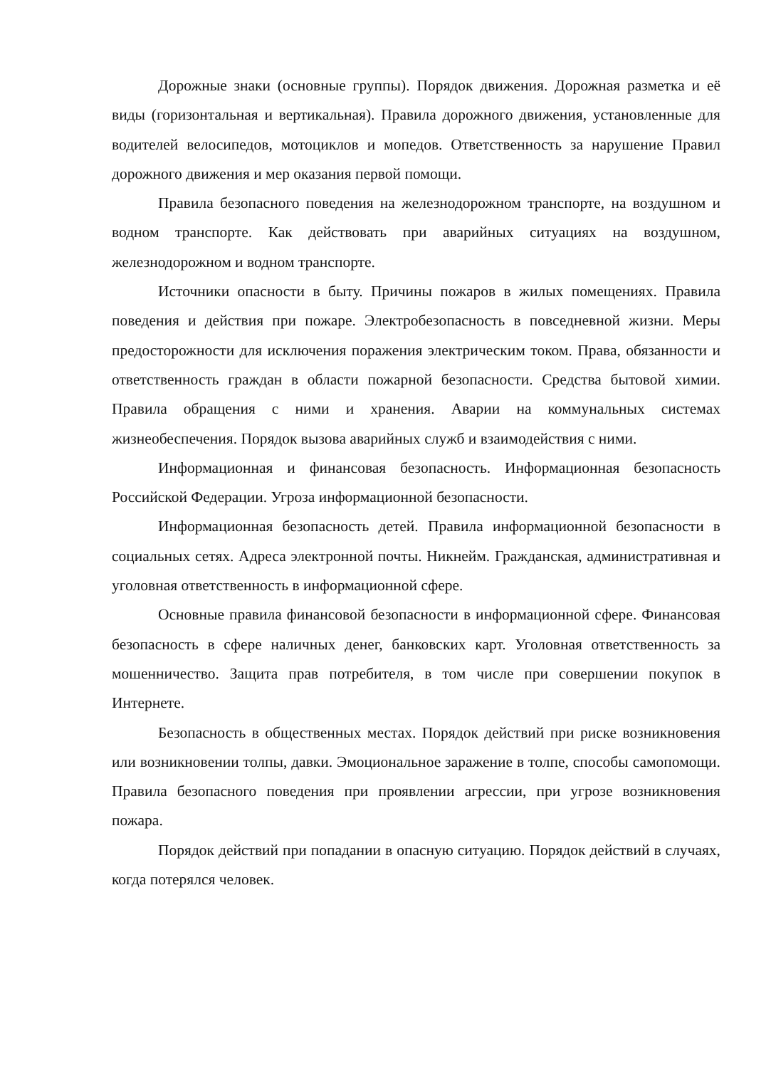Дорожные знаки (основные группы). Порядок движения. Дорожная разметка и её виды (горизонтальная и вертикальная). Правила дорожного движения, установленные для водителей велосипедов, мотоциклов и мопедов. Ответственность за нарушение Правил дорожного движения и мер оказания первой помощи.
Правила безопасного поведения на железнодорожном транспорте, на воздушном и водном транспорте. Как действовать при аварийных ситуациях на воздушном, железнодорожном и водном транспорте.
Источники опасности в быту. Причины пожаров в жилых помещениях. Правила поведения и действия при пожаре. Электробезопасность в повседневной жизни. Меры предосторожности для исключения поражения электрическим током. Права, обязанности и ответственность граждан в области пожарной безопасности. Средства бытовой химии. Правила обращения с ними и хранения. Аварии на коммунальных системах жизнеобеспечения. Порядок вызова аварийных служб и взаимодействия с ними.
Информационная и финансовая безопасность. Информационная безопасность Российской Федерации. Угроза информационной безопасности.
Информационная безопасность детей. Правила информационной безопасности в социальных сетях. Адреса электронной почты. Никнейм. Гражданская, административная и уголовная ответственность в информационной сфере.
Основные правила финансовой безопасности в информационной сфере. Финансовая безопасность в сфере наличных денег, банковских карт. Уголовная ответственность за мошенничество. Защита прав потребителя, в том числе при совершении покупок в Интернете.
Безопасность в общественных местах. Порядок действий при риске возникновения или возникновении толпы, давки. Эмоциональное заражение в толпе, способы самопомощи. Правила безопасного поведения при проявлении агрессии, при угрозе возникновения пожара.
Порядок действий при попадании в опасную ситуацию. Порядок действий в случаях, когда потерялся человек.